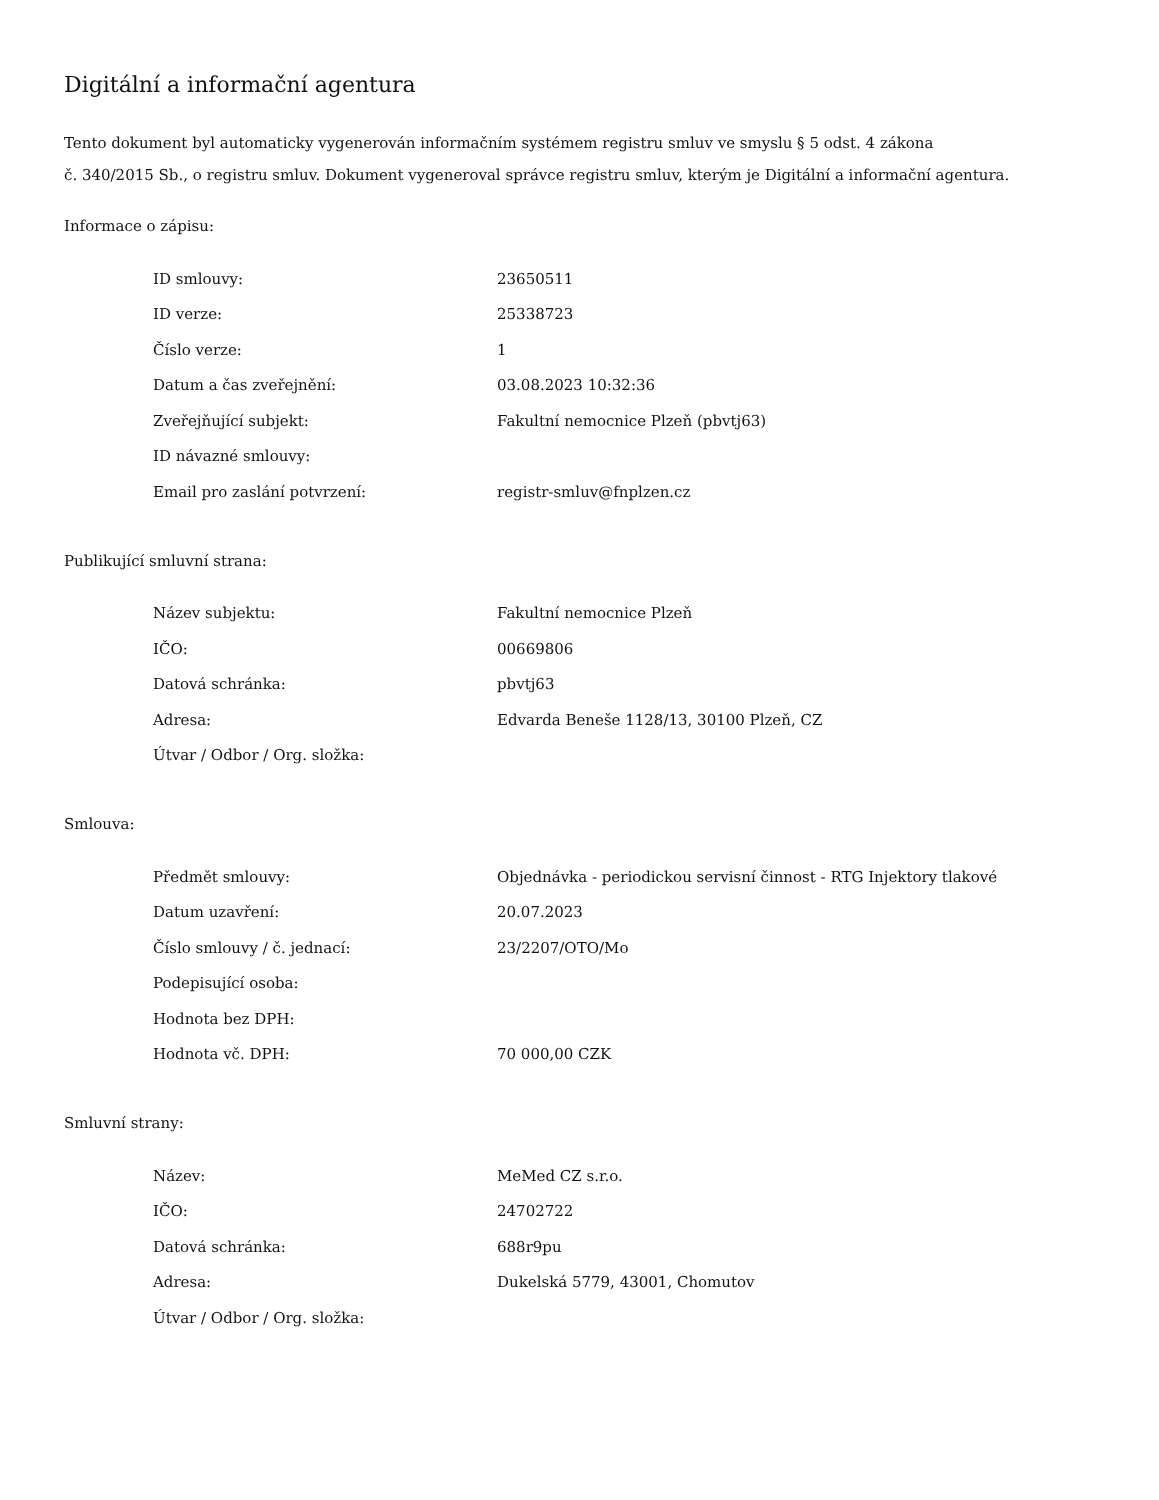Digitální a informační agentura
Tento dokument byl automaticky vygenerován informačním systémem registru smluv ve smyslu § 5 odst. 4 zákona
č. 340/2015 Sb., o registru smluv. Dokument vygeneroval správce registru smluv, kterým je Digitální a informační agentura.
Informace o zápisu:
| ID smlouvy: | 23650511 |
| ID verze: | 25338723 |
| Číslo verze: | 1 |
| Datum a čas zveřejnění: | 03.08.2023 10:32:36 |
| Zveřejňující subjekt: | Fakultní nemocnice Plzeň (pbvtj63) |
| ID návazné smlouvy: | |
| Email pro zaslání potvrzení: | registr-smluv@fnplzen.cz |
Publikující smluvní strana:
| Název subjektu: | Fakultní nemocnice Plzeň |
| IČO: | 00669806 |
| Datová schránka: | pbvtj63 |
| Adresa: | Edvarda Beneše 1128/13, 30100 Plzeň, CZ |
| Útvar / Odbor / Org. složka: | |
Smlouva:
| Předmět smlouvy: | Objednávka - periodickou servisní činnost - RTG Injektory tlakové |
| Datum uzavření: | 20.07.2023 |
| Číslo smlouvy / č. jednací: | 23/2207/OTO/Mo |
| Podepisující osoba: | |
| Hodnota bez DPH: | |
| Hodnota vč. DPH: | 70 000,00 CZK |
Smluvní strany:
| Název: | MeMed CZ s.r.o. |
| IČO: | 24702722 |
| Datová schránka: | 688r9pu |
| Adresa: | Dukelská 5779, 43001, Chomutov |
| Útvar / Odbor / Org. složka: | |